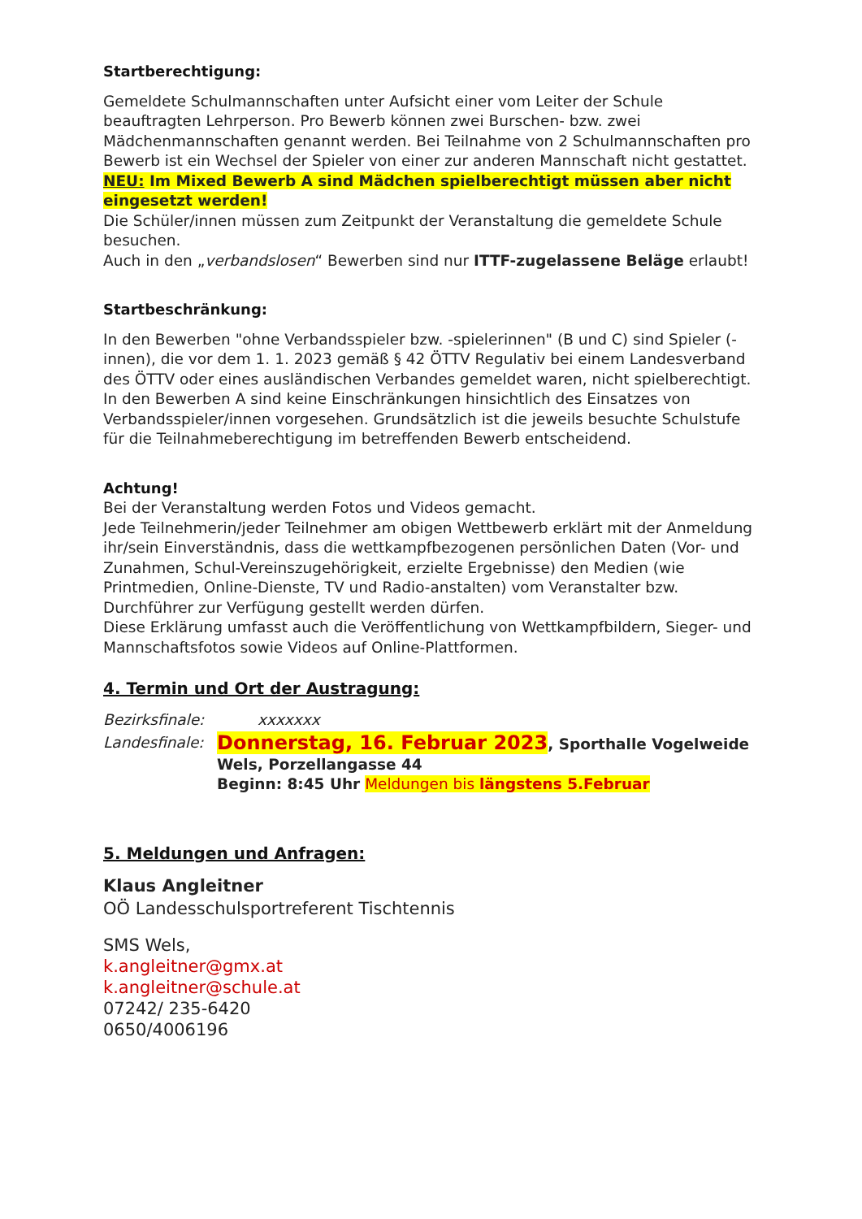Startberechtigung:
Gemeldete Schulmannschaften unter Aufsicht einer vom Leiter der Schule beauftragten Lehrperson. Pro Bewerb können zwei Burschen- bzw. zwei Mädchenmannschaften genannt werden. Bei Teilnahme von 2 Schulmannschaften pro Bewerb ist ein Wechsel der Spieler von einer zur anderen Mannschaft nicht gestattet.
NEU: Im Mixed Bewerb A sind Mädchen spielberechtigt müssen aber nicht eingesetzt werden!
Die Schüler/innen müssen zum Zeitpunkt der Veranstaltung die gemeldete Schule besuchen.
Auch in den „verbandslosen“ Bewerben sind nur ITTF-zugelassene Beläge erlaubt!
Startbeschränkung:
In den Bewerben "ohne Verbandsspieler bzw. -spielerinnen" (B und C) sind Spieler (-innen), die vor dem 1. 1. 2023 gemäß § 42 ÖTTV Regulativ bei einem Landesverband des ÖTTV oder eines ausländischen Verbandes gemeldet waren, nicht spielberechtigt.
In den Bewerben A sind keine Einschränkungen hinsichtlich des Einsatzes von Verbandsspieler/innen vorgesehen. Grundsätzlich ist die jeweils besuchte Schulstufe für die Teilnahmeberechtigung im betreffenden Bewerb entscheidend.
Achtung!
Bei der Veranstaltung werden Fotos und Videos gemacht.
Jede Teilnehmerin/jeder Teilnehmer am obigen Wettbewerb erklärt mit der Anmeldung ihr/sein Einverständnis, dass die wettkampfbezogenen persönlichen Daten (Vor- und Zunahmen, Schul-Vereinszugehörigkeit, erzielte Ergebnisse) den Medien (wie Printmedien, Online-Dienste, TV und Radio-anstalten) vom Veranstalter bzw. Durchführer zur Verfügung gestellt werden dürfen.
Diese Erklärung umfasst auch die Veröffentlichung von Wettkampfbildern, Sieger- und Mannschaftsfotos sowie Videos auf Online-Plattformen.
4. Termin und Ort der Austragung:
Bezirksfinale: xxxxxxx
Landesfinale:
Donnerstag, 16. Februar 2023, Sporthalle Vogelweide Wels, Porzellangasse 44
Beginn: 8:45 Uhr Meldungen bis längstens 5.Februar
5. Meldungen und Anfragen:
Klaus Angleitner
OÖ Landesschulsportreferent Tischtennis
SMS Wels,
k.angleitner@gmx.at
k.angleitner@schule.at
07242/ 235-6420
0650/4006196